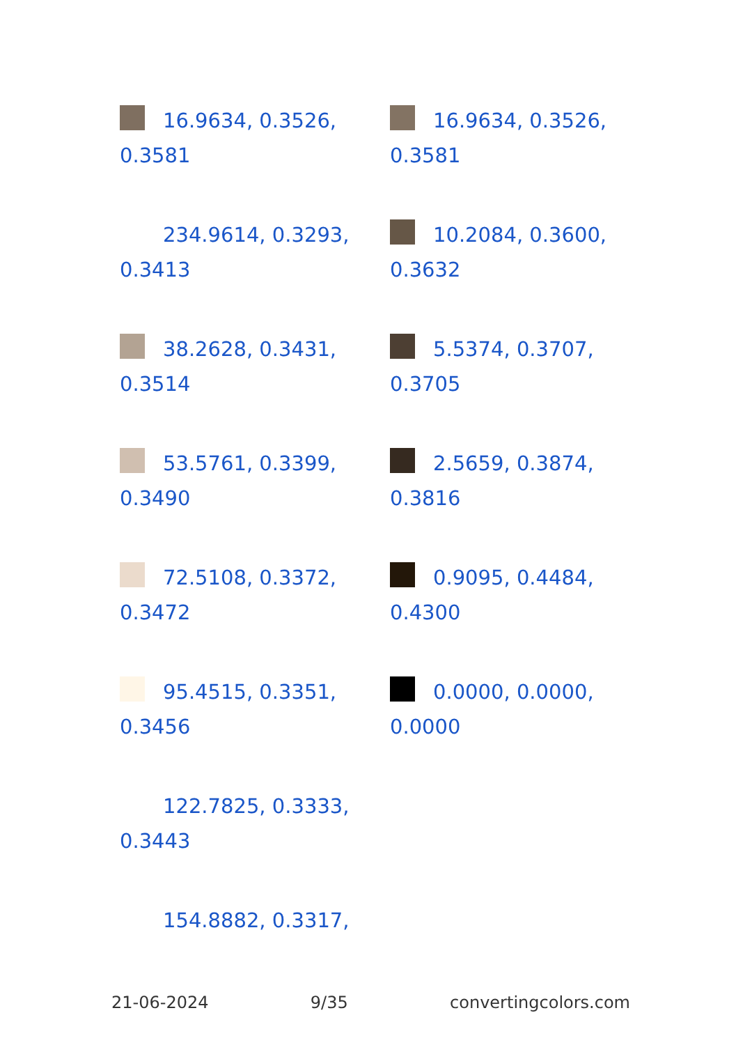16.9634, 0.3526,
0.3581
16.9634, 0.3526,
0.3581
234.9614, 0.3293,
0.3413
10.2084, 0.3600,
0.3632
38.2628, 0.3431,
0.3514
5.5374, 0.3707,
0.3705
53.5761, 0.3399,
0.3490
2.5659, 0.3874,
0.3816
72.5108, 0.3372,
0.3472
0.9095, 0.4484,
0.4300
95.4515, 0.3351,
0.3456
0.0000, 0.0000,
0.0000
122.7825, 0.3333,
0.3443
154.8882, 0.3317,
21-06-2024 9/35 convertingcolors.com